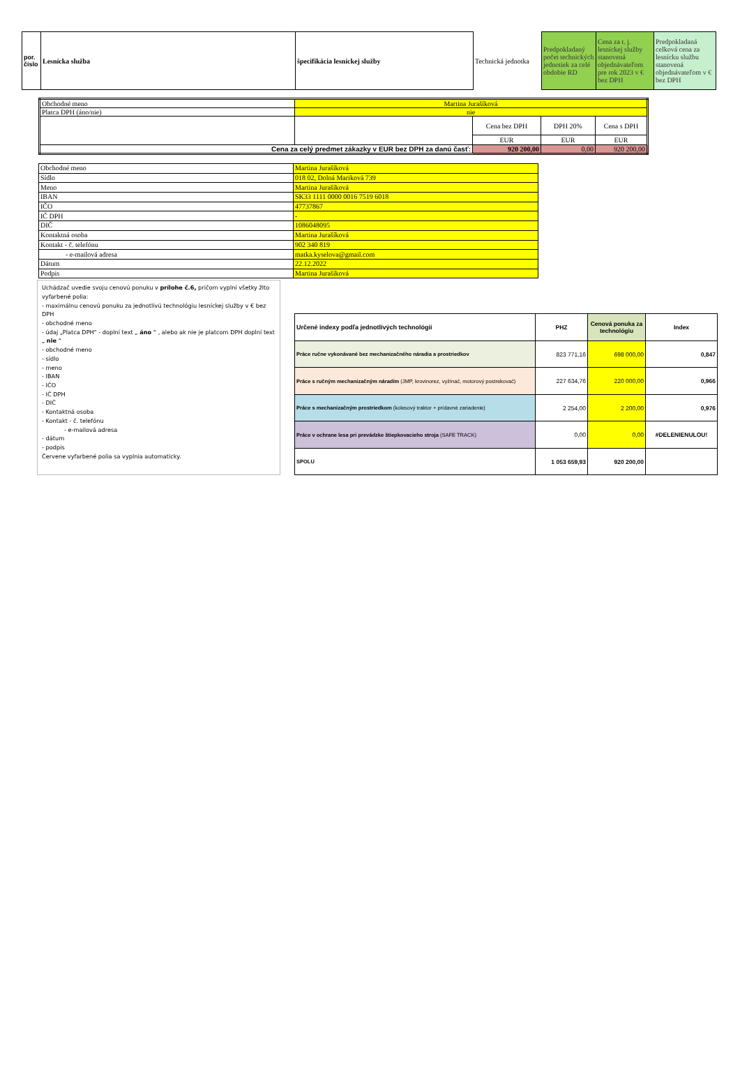| por. číslo | Lesnícka služba | špecifikácia lesníckej služby | Technická jednotka | Predpokladaný počet technických jednotiek za celé obdobie RD | Cena za t. j. lesníckej služby stanovená objednávateľom pre rok 2023 v € bez DPH | Predpokladaná celková cena za lesnícku službu stanovená objednávateľom v € bez DPH |
| Obchodné meno | Martina Jurašíková | | | |
| Platca DPH (áno/nie) | nie | | | |
| | | Cena bez DPH | DPH 20% | Cena s DPH |
| | | EUR | EUR | EUR |
| Cena za celý predmet zákazky v EUR bez DPH za danú časť: | | 920 200,00 | 0,00 | 920 200,00 |
| Obchodné meno | Martina Jurašíková |
| Sídlo | 018 02, Dolná Mariková 739 |
| Meno | Martina Jurašíková |
| IBAN | SK33 1111 0000 0016 7519 6018 |
| IČO | 47737867 |
| IČ DPH | - |
| DIČ | 1086048095 |
| Kontaktná osoba | Martina Jurašíková |
| Kontakt - č. telefónu | 902 340 819 |
| - e-mailová adresa | matka.kyselova@gmail.com |
| Dátum | 22.12.2022 |
| Podpis | Martina Jurašíková |
Uchádzač uvedie svoju cenovú ponuku v prílohe č.6, pričom vyplní všetky žlto vyfarbené polia:
- maximálnu cenovú ponuku za jednotlivú technológiu lesníckej služby v € bez DPH
- obchodné meno
- údaj „Platca DPH“ - doplní text „ áno “ , alebo ak nie je platcom DPH doplní text „ nie “
- obchodné meno
- sídlo
- meno
- IBAN
- IČO
- IČ DPH
- DIČ
- Kontaktná osoba
- Kontakt - č. telefónu
- e-mailová adresa
- dátum
- podpis
Červene vyfarbené polia sa vyplnia automaticky.
| Určené indexy podľa jednotlivých technológií | PHZ | Cenová ponuka za technológiu | Index |
| Práce ručne vykonávané bez mechanizačného náradia a prostriedkov | 823 771,16 | 698 000,00 | 0,847 |
| Práce s ručným mechanizačným náradím (JMP, krovinorez, vyžínač, motorový postrekovač) | 227 634,76 | 220 000,00 | 0,966 |
| Práce s mechanizačným prostriedkom (kolesový traktor + prídavné zariadenie) | 2 254,00 | 2 200,00 | 0,976 |
| Práce v ochrane lesa pri prevádzke štiepkovacieho stroja (SAFE TRACK) | 0,00 | 0,00 | #DELENIENULOU! |
| SPOLU | 1 053 659,93 | 920 200,00 | |